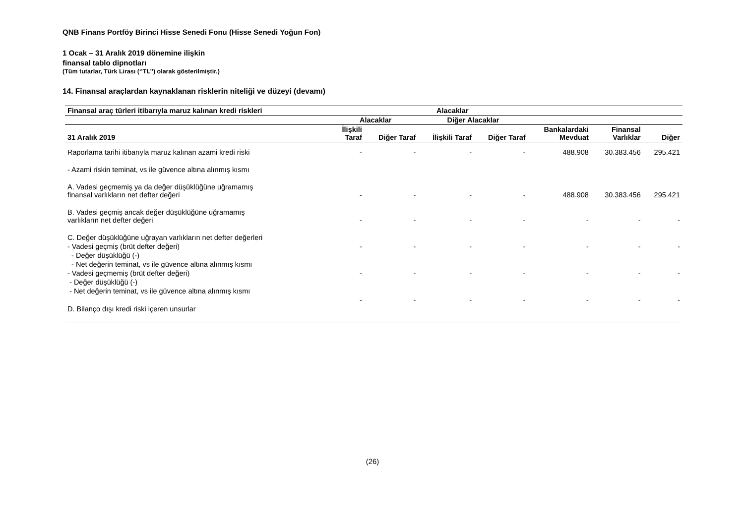QNB Finans Portföy Birinci Hisse Senedi Fonu (Hisse Senedi Yoğun Fon)
1 Ocak – 31 Aralık 2019 dönemine ilişkin
finansal tablo dipnotları
(Tüm tutarlar, Türk Lirası (‘’TL’’) olarak gösterilmiştir.)
14. Finansal araçlardan kaynaklanan risklerin niteliği ve düzeyi (devamı)
| Finansal araç türleri itibarıyla maruz kalınan kredi riskleri | Alacaklar | | | | | | |
| --- | --- | --- | --- | --- | --- | --- | --- |
| | Alacaklar | | Diğer Alacaklar | | | | |
| 31 Aralık 2019 | İlişkili Taraf | Diğer Taraf | İlişkili Taraf | Diğer Taraf | Bankalardaki Mevduat | Finansal Varlıklar | Diğer |
| Raporlama tarihi itibarıyla maruz kalınan azami kredi riski | - | - | - | - | 488.908 | 30.383.456 | 295.421 |
| - Azami riskin teminat, vs ile güvence altına alınmış kısmı | | | | | | | |
| A. Vadesi geçmemiş ya da değer düşüklüğüne uğramamış finansal varlıkların net defter değeri | - | - | - | - | 488.908 | 30.383.456 | 295.421 |
| B. Vadesi geçmiş ancak değer düşüklüğüne uğramamış varlıkların net defter değeri | - | - | - | - | - | - | - |
| C. Değer düşüklüğüne uğrayan varlıkların net defter değerleri | | | | | | | |
| - Vadesi geçmiş (brüt defter değeri) | - | - | - | - | - | - | - |
| - Değer düşüklüğü (-) | | | | | | | |
| - Net değerin teminat, vs ile güvence altına alınmış kısmı | | | | | | | |
| - Vadesi geçmemiş (brüt defter değeri) | - | - | - | - | - | - | - |
| - Değer düşüklüğü (-) | | | | | | | |
| - Net değerin teminat, vs ile güvence altına alınmış kısmı | | | | | | | |
| | - | - | - | - | - | - | - |
| D. Bilanço dışı kredi riski içeren unsurlar | | | | | | | |
(26)